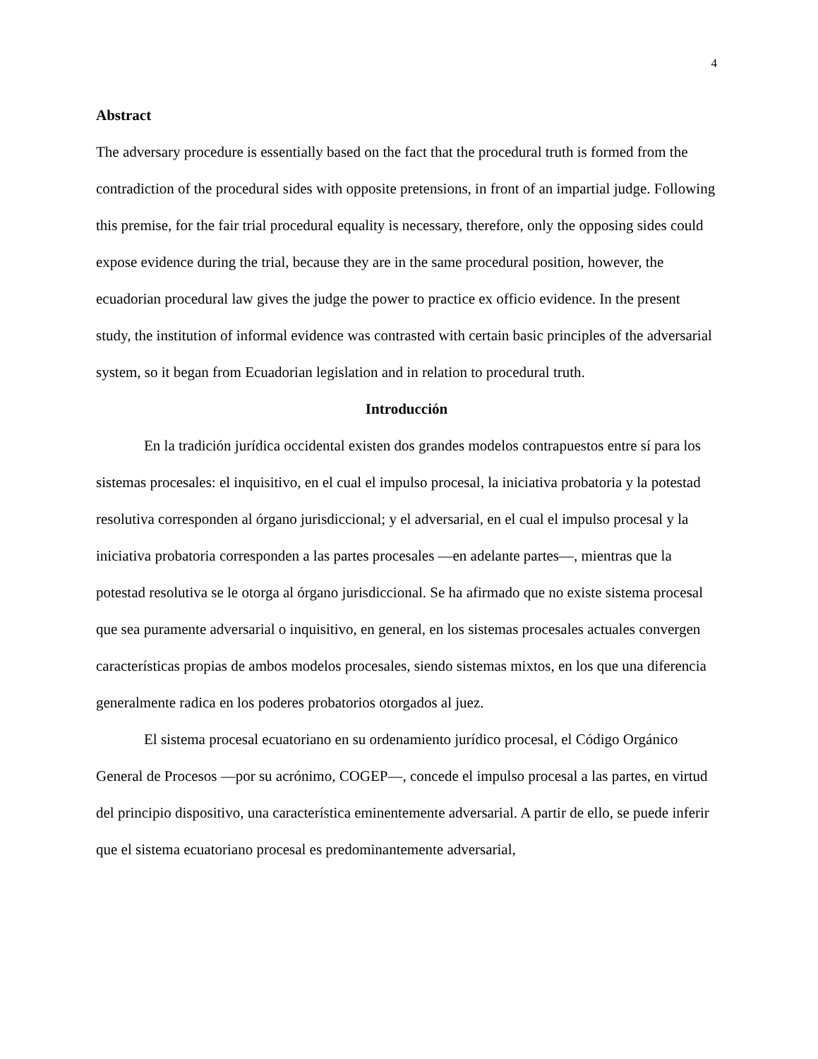4
Abstract
The adversary procedure is essentially based on the fact that the procedural truth is formed from the contradiction of the procedural sides with opposite pretensions, in front of an impartial judge. Following this premise, for the fair trial procedural equality is necessary, therefore, only the opposing sides could expose evidence during the trial, because they are in the same procedural position, however, the ecuadorian procedural law gives the judge the power to practice ex officio evidence. In the present study, the institution of informal evidence was contrasted with certain basic principles of the adversarial system, so it began from Ecuadorian legislation and in relation to procedural truth.
Introducción
En la tradición jurídica occidental existen dos grandes modelos contrapuestos entre sí para los sistemas procesales: el inquisitivo, en el cual el impulso procesal, la iniciativa probatoria y la potestad resolutiva corresponden al órgano jurisdiccional; y el adversarial, en el cual el impulso procesal y la iniciativa probatoria corresponden a las partes procesales —en adelante partes—, mientras que la potestad resolutiva se le otorga al órgano jurisdiccional. Se ha afirmado que no existe sistema procesal que sea puramente adversarial o inquisitivo, en general, en los sistemas procesales actuales convergen características propias de ambos modelos procesales, siendo sistemas mixtos, en los que una diferencia generalmente radica en los poderes probatorios otorgados al juez.
El sistema procesal ecuatoriano en su ordenamiento jurídico procesal, el Código Orgánico General de Procesos —por su acrónimo, COGEP—, concede el impulso procesal a las partes, en virtud del principio dispositivo, una característica eminentemente adversarial. A partir de ello, se puede inferir que el sistema ecuatoriano procesal es predominantemente adversarial,